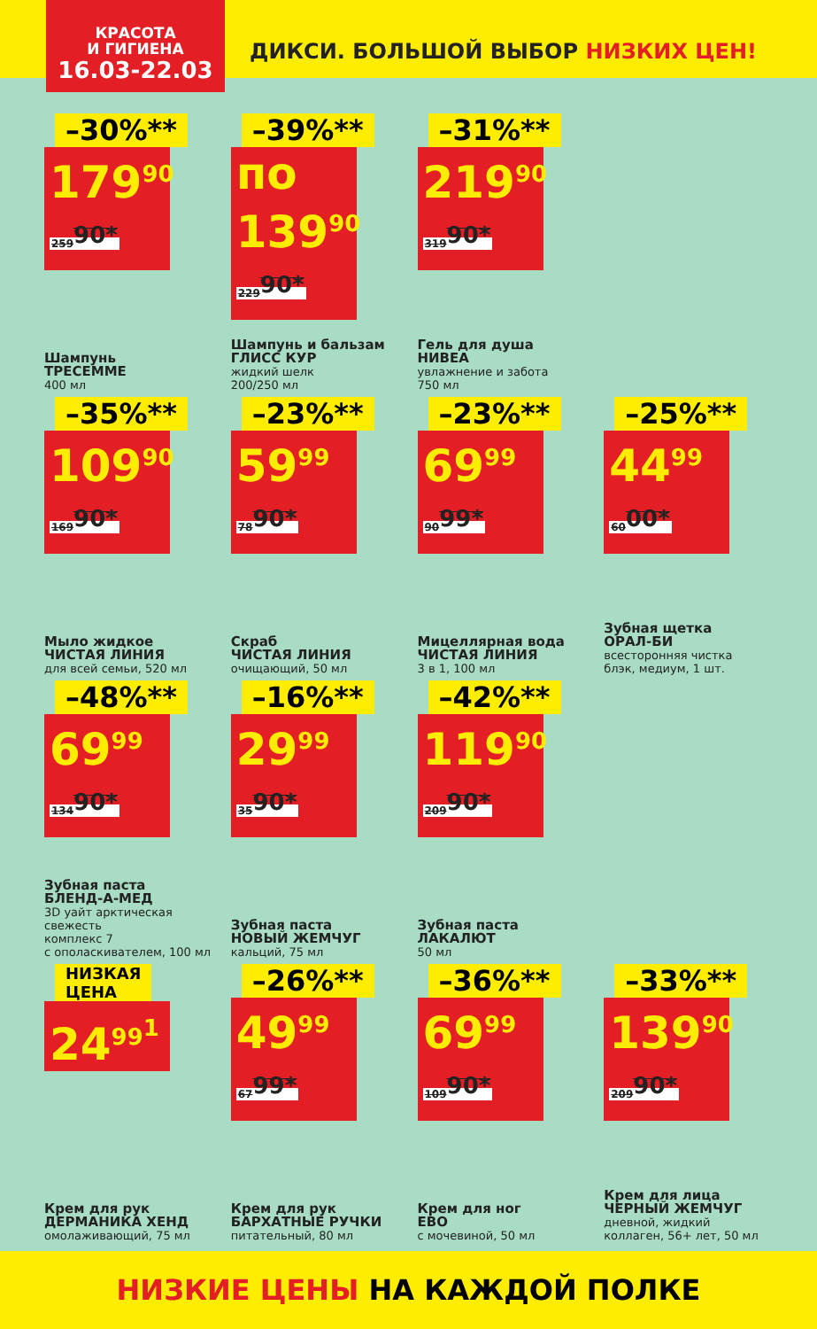КРАСОТА
И ГИГИЕНА
16.03-22.03
ДИКСИ. БОЛЬШОЙ ВЫБОР НИЗКИХ ЦЕН!
–30%**
179<sup>90</sup> 259<sup>90*</sup>
Шампунь
ТРЕСЕММЕ
400 мл
–39%**
по 139<sup>90</sup> 229<sup>90*</sup>
Шампунь и бальзам
ГЛИСС КУР
жидкий шелк
200/250 мл
–31%**
219<sup>90</sup> 319<sup>90*</sup>
Гель для душа
НИВЕА
увлажнение и забота
750 мл
–35%**
109<sup>90</sup> 169<sup>90*</sup>
Мыло жидкое
ЧИСТАЯ ЛИНИЯ
для всей семьи, 520 мл
–23%**
59<sup>99</sup> 78<sup>90*</sup>
Скраб
ЧИСТАЯ ЛИНИЯ
очищающий, 50 мл
–23%**
69<sup>99</sup> 90<sup>99*</sup>
Мицеллярная вода
ЧИСТАЯ ЛИНИЯ
3 в 1, 100 мл
–25%**
44<sup>99</sup> 60<sup>00*</sup>
Зубная щетка
ОРАЛ-БИ
всесторонняя чистка
блэк, медиум, 1 шт.
–48%**
69<sup>99</sup> 134<sup>90*</sup>
Зубная паста
БЛЕНД-А-МЕД
3D уайт арктическая
свежесть
комплекс 7
с ополаскивателем, 100 мл
–16%**
29<sup>99</sup> 35<sup>90*</sup>
Зубная паста
НОВЫЙ ЖЕМЧУГ
кальций, 75 мл
–42%**
119<sup>90</sup> 209<sup>90*</sup>
Зубная паста
ЛАКАЛЮТ
50 мл
НИЗКАЯ
ЦЕНА
24<sup>99<sup>1</sup></sup>
Крем для рук
ДЕРМАНИКА ХЕНД
омолаживающий, 75 мл
–26%**
49<sup>99</sup> 67<sup>99*</sup>
Крем для рук
БАРХАТНЫЕ РУЧКИ
питательный, 80 мл
–36%**
69<sup>99</sup> 109<sup>90*</sup>
Крем для ног
ЕВО
с мочевиной, 50 мл
–33%**
139<sup>90</sup> 209<sup>90*</sup>
Крем для лица
ЧЕРНЫЙ ЖЕМЧУГ
дневной, жидкий
коллаген, 56+ лет, 50 мл
НИЗКИЕ ЦЕНЫ НА КАЖДОЙ ПОЛКЕ